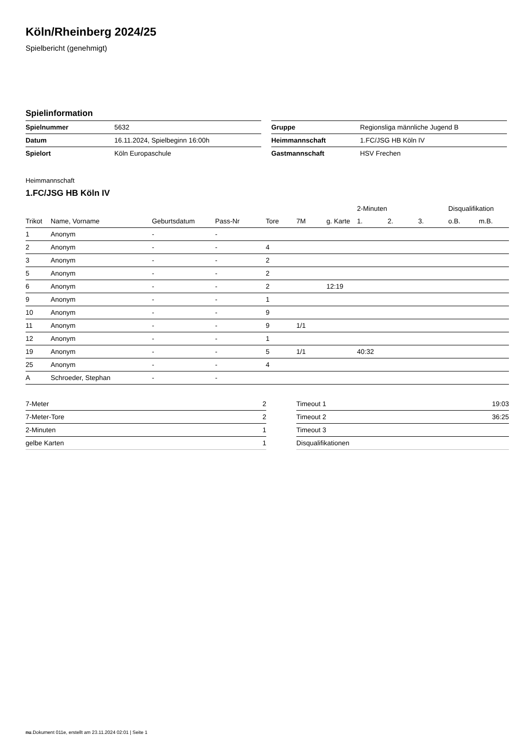Köln/Rheinberg 2024/25
Spielbericht (genehmigt)
Spielinformation
| Spielnummer | 5632 |
| Datum | 16.11.2024, Spielbeginn 16:00h |
| Spielort | Köln Europaschule |
| Gruppe | Regionsliga männliche Jugend B |
| Heimmannschaft | 1.FC/JSG HB Köln IV |
| Gastmannschaft | HSV Frechen |
Heimmannschaft
1.FC/JSG HB Köln IV
| | | | | | | | 2-Minuten | | | Disqualifikation | |
| --- | --- | --- | --- | --- | --- | --- | --- | --- | --- | --- | --- |
| Trikot | Name, Vorname | Geburtsdatum | Pass-Nr | Tore | 7M | g. Karte | 1. | 2. | 3. | o.B. | m.B. |
| 1 | Anonym | - | - | | | | | | | | |
| 2 | Anonym | - | - | 4 | | | | | | | |
| 3 | Anonym | - | - | 2 | | | | | | | |
| 5 | Anonym | - | - | 2 | | | | | | | |
| 6 | Anonym | - | - | 2 | | 12:19 | | | | | |
| 9 | Anonym | - | - | 1 | | | | | | | |
| 10 | Anonym | - | - | 9 | | | | | | | |
| 11 | Anonym | - | - | 9 | 1/1 | | | | | | |
| 12 | Anonym | - | - | 1 | | | | | | | |
| 19 | Anonym | - | - | 5 | 1/1 | | 40:32 | | | | |
| 25 | Anonym | - | - | 4 | | | | | | | |
| A | Schroeder, Stephan | - | - | | | | | | | | |
| 7-Meter | 2 |
| 7-Meter-Tore | 2 |
| 2-Minuten | 1 |
| gelbe Karten | 1 |
| Timeout 1 | 19:03 |
| Timeout 2 | 36:25 |
| Timeout 3 | |
| Disqualifikationen | |
nu.Dokument 011e, erstellt am 23.11.2024 02:01 | Seite 1